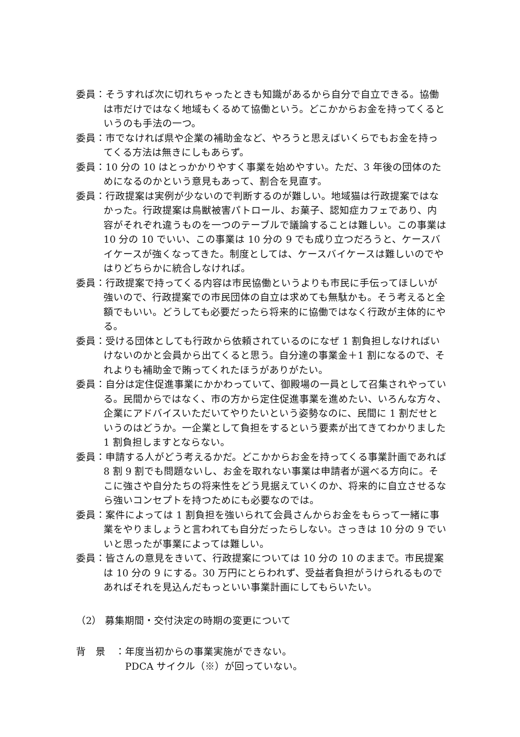委員：そうすれば次に切れちゃったときも知識があるから自分で自立できる。協働は市だけではなく地域もくるめて協働という。どこかからお金を持ってくるというのも手法の一つ。
委員：市でなければ県や企業の補助金など、やろうと思えばいくらでもお金を持ってくる方法は無きにしもあらず。
委員：10 分の 10 はとっかかりやすく事業を始めやすい。ただ、3 年後の団体のためになるのかという意見もあって、割合を見直す。
委員：行政提案は実例が少ないので判断するのが難しい。地域猫は行政提案ではなかった。行政提案は鳥獣被害パトロール、お菓子、認知症カフェであり、内容がそれぞれ違うものを一つのテーブルで議論することは難しい。この事業は 10 分の 10 でいい、この事業は 10 分の 9 でも成り立つだろうと、ケースバイケースが強くなってきた。制度としては、ケースバイケースは難しいのでやはりどちらかに統合しなければ。
委員：行政提案で持ってくる内容は市民協働というよりも市民に手伝ってほしいが強いので、行政提案での市民団体の自立は求めても無駄かも。そう考えると全額でもいい。どうしても必要だったら将来的に協働ではなく行政が主体的にやる。
委員：受ける団体としても行政から依頼されているのになぜ 1 割負担しなければいけないのかと会員から出てくると思う。自分達の事業金＋1 割になるので、それよりも補助金で賄ってくれたほうがありがたい。
委員：自分は定住促進事業にかかわっていて、御殿場の一員として召集されやっている。民間からではなく、市の方から定住促進事業を進めたい、いろんな方々、企業にアドバイスいただいてやりたいという姿勢なのに、民間に 1 割だせというのはどうか。一企業として負担をするという要素が出てきてわかりました 1 割負担しますとならない。
委員：申請する人がどう考えるかだ。どこかからお金を持ってくる事業計画であれば 8 割 9 割でも問題ないし、お金を取れない事業は申請者が選べる方向に。そこに強さや自分たちの将来性をどう見据えていくのか、将来的に自立させるなら強いコンセプトを持つためにも必要なのでは。
委員：案件によっては 1 割負担を強いられて会員さんからお金をもらって一緒に事業をやりましょうと言われても自分だったらしない。さっきは 10 分の 9 でいいと思ったが事業によっては難しい。
委員：皆さんの意見をきいて、行政提案については 10 分の 10 のままで。市民提案は 10 分の 9 にする。30 万円にとらわれず、受益者負担がうけられるものであればそれを見込んだもっといい事業計画にしてもらいたい。
（2） 募集期間・交付決定の時期の変更について
背　景　：年度当初からの事業実施ができない。
PDCA サイクル（※）が回っていない。